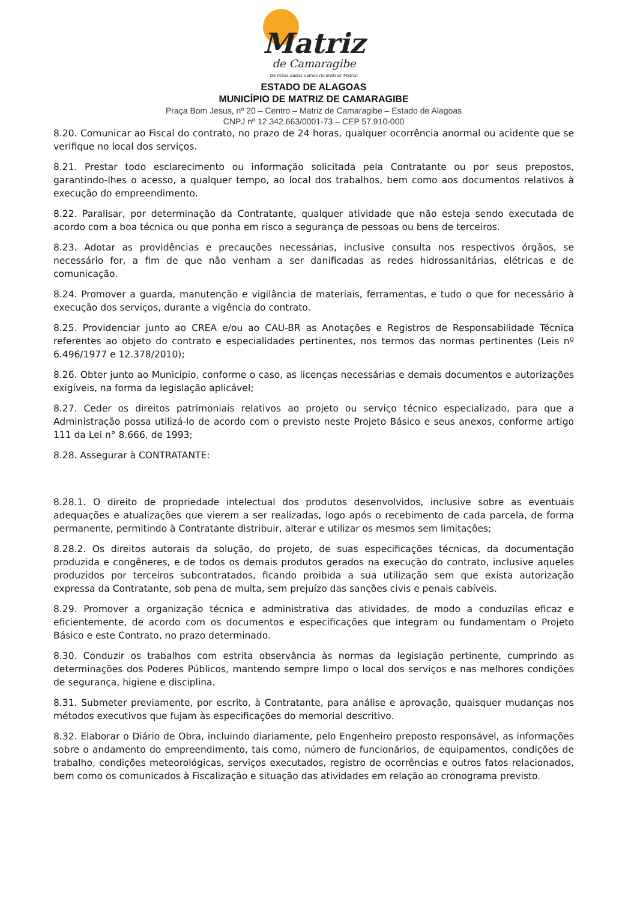Matriz
de Camaragibe
De mãos dadas vamos reconstruir Matriz!
ESTADO DE ALAGOAS
MUNICÍPIO DE MATRIZ DE CAMARAGIBE
Praça Bom Jesus, nº 20 – Centro – Matriz de Camaragibe – Estado de Alagoas
CNPJ nº 12.342.663/0001-73 – CEP 57.910-000
8.20. Comunicar ao Fiscal do contrato, no prazo de 24 horas, qualquer ocorrência anormal ou acidente que se verifique no local dos serviços.
8.21. Prestar todo esclarecimento ou informação solicitada pela Contratante ou por seus prepostos, garantindo-lhes o acesso, a qualquer tempo, ao local dos trabalhos, bem como aos documentos relativos à execução do empreendimento.
8.22. Paralisar, por determinação da Contratante, qualquer atividade que não esteja sendo executada de acordo com a boa técnica ou que ponha em risco a segurança de pessoas ou bens de terceiros.
8.23. Adotar as providências e precauções necessárias, inclusive consulta nos respectivos órgãos, se necessário for, a fim de que não venham a ser danificadas as redes hidrossanitárias, elétricas e de comunicação.
8.24. Promover a guarda, manutenção e vigilância de materiais, ferramentas, e tudo o que for necessário à execução dos serviços, durante a vigência do contrato.
8.25. Providenciar junto ao CREA e/ou ao CAU-BR as Anotações e Registros de Responsabilidade Técnica referentes ao objeto do contrato e especialidades pertinentes, nos termos das normas pertinentes (Leis nº 6.496/1977 e 12.378/2010);
8.26. Obter junto ao Município, conforme o caso, as licenças necessárias e demais documentos e autorizações exigíveis, na forma da legislação aplicável;
8.27. Ceder os direitos patrimoniais relativos ao projeto ou serviço técnico especializado, para que a Administração possa utilizá-lo de acordo com o previsto neste Projeto Básico e seus anexos, conforme artigo 111 da Lei n° 8.666, de 1993;
8.28. Assegurar à CONTRATANTE:
8.28.1. O direito de propriedade intelectual dos produtos desenvolvidos, inclusive sobre as eventuais adequações e atualizações que vierem a ser realizadas, logo após o recebimento de cada parcela, de forma permanente, permitindo à Contratante distribuir, alterar e utilizar os mesmos sem limitações;
8.28.2. Os direitos autorais da solução, do projeto, de suas especificações técnicas, da documentação produzida e congêneres, e de todos os demais produtos gerados na execução do contrato, inclusive aqueles produzidos por terceiros subcontratados, ficando proibida a sua utilização sem que exista autorização expressa da Contratante, sob pena de multa, sem prejuízo das sanções civis e penais cabíveis.
8.29. Promover a organização técnica e administrativa das atividades, de modo a conduzilas eficaz e eficientemente, de acordo com os documentos e especificações que integram ou fundamentam o Projeto Básico e este Contrato, no prazo determinado.
8.30. Conduzir os trabalhos com estrita observância às normas da legislação pertinente, cumprindo as determinações dos Poderes Públicos, mantendo sempre limpo o local dos serviços e nas melhores condições de segurança, higiene e disciplina.
8.31. Submeter previamente, por escrito, à Contratante, para análise e aprovação, quaisquer mudanças nos métodos executivos que fujam às especificações do memorial descritivo.
8.32. Elaborar o Diário de Obra, incluindo diariamente, pelo Engenheiro preposto responsável, as informações sobre o andamento do empreendimento, tais como, número de funcionários, de equipamentos, condições de trabalho, condições meteorológicas, serviços executados, registro de ocorrências e outros fatos relacionados, bem como os comunicados à Fiscalização e situação das atividades em relação ao cronograma previsto.